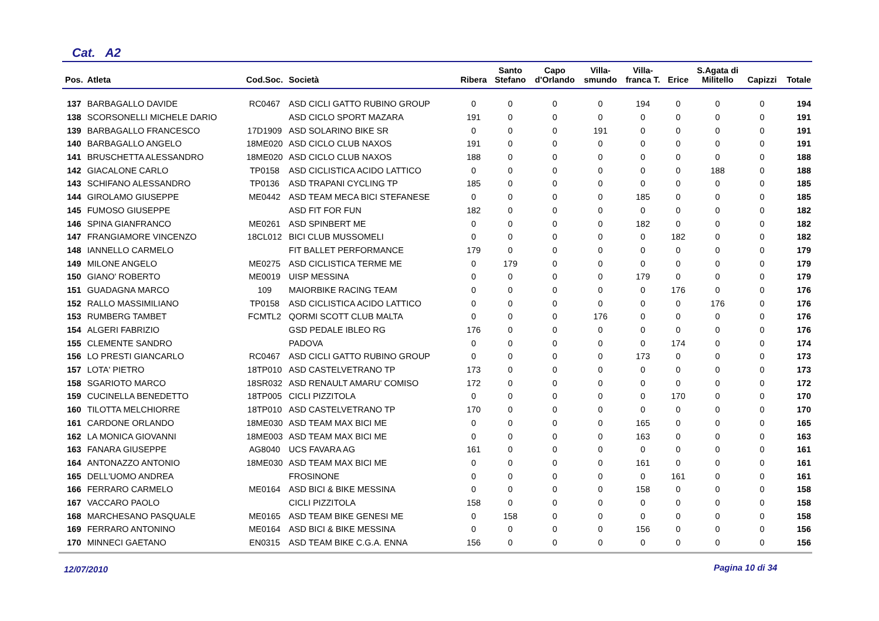Cat. A2
| Pos. | Atleta | Cod.Soc. | Società | Ribera | Santo Stefano | Capo d'Orlando | Villa- smundo | Villa- franca T. | Erice | S.Agata di Militello | Capizzi | Totale |
| --- | --- | --- | --- | --- | --- | --- | --- | --- | --- | --- | --- | --- |
| 137 | BARBAGALLO DAVIDE | RC0467 | ASD CICLI GATTO RUBINO GROUP | 0 | 0 | 0 | 0 | 194 | 0 | 0 | 0 | 194 |
| 138 | SCORSONELLI MICHELE DARIO | | ASD CICLO SPORT MAZARA | 191 | 0 | 0 | 0 | 0 | 0 | 0 | 0 | 191 |
| 139 | BARBAGALLO FRANCESCO | 17D1909 | ASD SOLARINO BIKE SR | 0 | 0 | 0 | 191 | 0 | 0 | 0 | 0 | 191 |
| 140 | BARBAGALLO ANGELO | 18ME020 | ASD CICLO CLUB NAXOS | 191 | 0 | 0 | 0 | 0 | 0 | 0 | 0 | 191 |
| 141 | BRUSCHETTA ALESSANDRO | 18ME020 | ASD CICLO CLUB NAXOS | 188 | 0 | 0 | 0 | 0 | 0 | 0 | 0 | 188 |
| 142 | GIACALONE CARLO | TP0158 | ASD CICLISTICA ACIDO LATTICO | 0 | 0 | 0 | 0 | 0 | 0 | 188 | 0 | 188 |
| 143 | SCHIFANO ALESSANDRO | TP0136 | ASD TRAPANI CYCLING TP | 185 | 0 | 0 | 0 | 0 | 0 | 0 | 0 | 185 |
| 144 | GIROLAMO GIUSEPPE | ME0442 | ASD TEAM MECA BICI STEFANESE | 0 | 0 | 0 | 0 | 185 | 0 | 0 | 0 | 185 |
| 145 | FUMOSO GIUSEPPE | | ASD FIT FOR FUN | 182 | 0 | 0 | 0 | 0 | 0 | 0 | 0 | 182 |
| 146 | SPINA GIANFRANCO | ME0261 | ASD SPINBERT ME | 0 | 0 | 0 | 0 | 182 | 0 | 0 | 0 | 182 |
| 147 | FRANGIAMORE VINCENZO | 18CL012 | BICI CLUB MUSSOMELI | 0 | 0 | 0 | 0 | 0 | 182 | 0 | 0 | 182 |
| 148 | IANNELLO CARMELO | | FIT BALLET PERFORMANCE | 179 | 0 | 0 | 0 | 0 | 0 | 0 | 0 | 179 |
| 149 | MILONE ANGELO | ME0275 | ASD CICLISTICA TERME ME | 0 | 179 | 0 | 0 | 0 | 0 | 0 | 0 | 179 |
| 150 | GIANO' ROBERTO | ME0019 | UISP MESSINA | 0 | 0 | 0 | 0 | 179 | 0 | 0 | 0 | 179 |
| 151 | GUADAGNA MARCO | 109 | MAIORBIKE RACING TEAM | 0 | 0 | 0 | 0 | 0 | 176 | 0 | 0 | 176 |
| 152 | RALLO MASSIMILIANO | TP0158 | ASD CICLISTICA ACIDO LATTICO | 0 | 0 | 0 | 0 | 0 | 0 | 176 | 0 | 176 |
| 153 | RUMBERG TAMBET | FCMTL2 | QORMI SCOTT CLUB MALTA | 0 | 0 | 0 | 176 | 0 | 0 | 0 | 0 | 176 |
| 154 | ALGERI FABRIZIO | | GSD PEDALE IBLEO RG | 176 | 0 | 0 | 0 | 0 | 0 | 0 | 0 | 176 |
| 155 | CLEMENTE SANDRO | | PADOVA | 0 | 0 | 0 | 0 | 0 | 174 | 0 | 0 | 174 |
| 156 | LO PRESTI GIANCARLO | RC0467 | ASD CICLI GATTO RUBINO GROUP | 0 | 0 | 0 | 0 | 173 | 0 | 0 | 0 | 173 |
| 157 | LOTA' PIETRO | 18TP010 | ASD CASTELVETRANO TP | 173 | 0 | 0 | 0 | 0 | 0 | 0 | 0 | 173 |
| 158 | SGARIOTO MARCO | 18SR032 | ASD RENAULT AMARU' COMISO | 172 | 0 | 0 | 0 | 0 | 0 | 0 | 0 | 172 |
| 159 | CUCINELLA BENEDETTO | 18TP005 | CICLI PIZZITOLA | 0 | 0 | 0 | 0 | 0 | 170 | 0 | 0 | 170 |
| 160 | TILOTTA MELCHIORRE | 18TP010 | ASD CASTELVETRANO TP | 170 | 0 | 0 | 0 | 0 | 0 | 0 | 0 | 170 |
| 161 | CARDONE ORLANDO | 18ME030 | ASD TEAM MAX BICI ME | 0 | 0 | 0 | 0 | 165 | 0 | 0 | 0 | 165 |
| 162 | LA MONICA GIOVANNI | 18ME003 | ASD TEAM MAX BICI ME | 0 | 0 | 0 | 0 | 163 | 0 | 0 | 0 | 163 |
| 163 | FANARA GIUSEPPE | AG8040 | UCS FAVARA AG | 161 | 0 | 0 | 0 | 0 | 0 | 0 | 0 | 161 |
| 164 | ANTONAZZO ANTONIO | 18ME030 | ASD TEAM MAX BICI ME | 0 | 0 | 0 | 0 | 161 | 0 | 0 | 0 | 161 |
| 165 | DELL'UOMO ANDREA | | FROSINONE | 0 | 0 | 0 | 0 | 0 | 161 | 0 | 0 | 161 |
| 166 | FERRARO CARMELO | ME0164 | ASD BICI & BIKE MESSINA | 0 | 0 | 0 | 0 | 158 | 0 | 0 | 0 | 158 |
| 167 | VACCARO PAOLO | | CICLI PIZZITOLA | 158 | 0 | 0 | 0 | 0 | 0 | 0 | 0 | 158 |
| 168 | MARCHESANO PASQUALE | ME0165 | ASD TEAM BIKE GENESI ME | 0 | 158 | 0 | 0 | 0 | 0 | 0 | 0 | 158 |
| 169 | FERRARO ANTONINO | ME0164 | ASD BICI & BIKE MESSINA | 0 | 0 | 0 | 0 | 156 | 0 | 0 | 0 | 156 |
| 170 | MINNECI GAETANO | EN0315 | ASD TEAM BIKE C.G.A. ENNA | 156 | 0 | 0 | 0 | 0 | 0 | 0 | 0 | 156 |
12/07/2010 Pagina 10 di 34